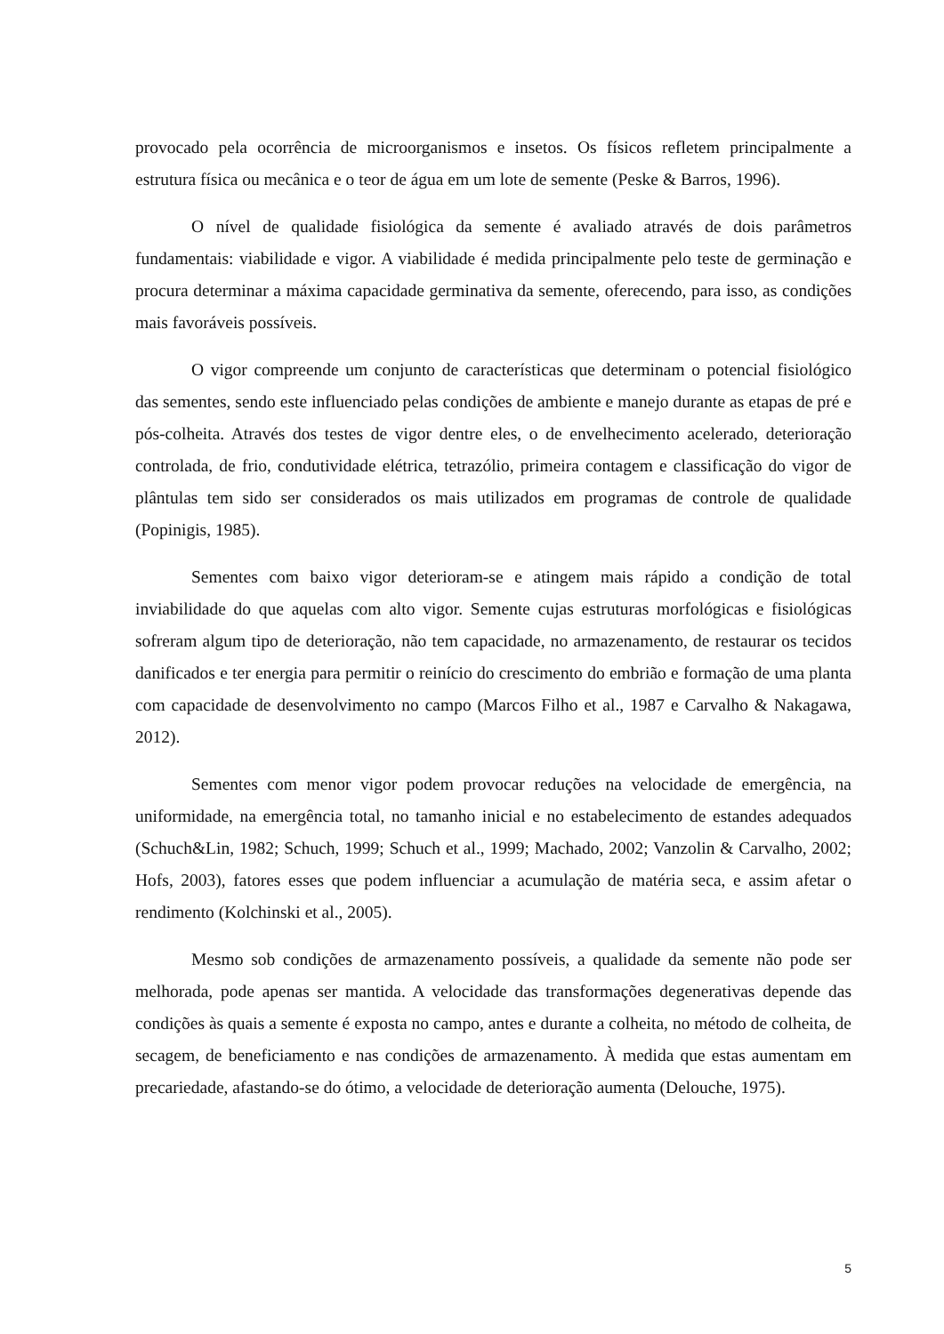provocado pela ocorrência de microorganismos e insetos. Os físicos refletem principalmente a estrutura física ou mecânica e o teor de água em um lote de semente (Peske & Barros, 1996).
O nível de qualidade fisiológica da semente é avaliado através de dois parâmetros fundamentais: viabilidade e vigor. A viabilidade é medida principalmente pelo teste de germinação e procura determinar a máxima capacidade germinativa da semente, oferecendo, para isso, as condições mais favoráveis possíveis.
O vigor compreende um conjunto de características que determinam o potencial fisiológico das sementes, sendo este influenciado pelas condições de ambiente e manejo durante as etapas de pré e pós-colheita. Através dos testes de vigor dentre eles, o de envelhecimento acelerado, deterioração controlada, de frio, condutividade elétrica, tetrazólio, primeira contagem e classificação do vigor de plântulas tem sido ser considerados os mais utilizados em programas de controle de qualidade (Popinigis, 1985).
Sementes com baixo vigor deterioram-se e atingem mais rápido a condição de total inviabilidade do que aquelas com alto vigor. Semente cujas estruturas morfológicas e fisiológicas sofreram algum tipo de deterioração, não tem capacidade, no armazenamento, de restaurar os tecidos danificados e ter energia para permitir o reinício do crescimento do embrião e formação de uma planta com capacidade de desenvolvimento no campo (Marcos Filho et al., 1987 e Carvalho & Nakagawa, 2012).
Sementes com menor vigor podem provocar reduções na velocidade de emergência, na uniformidade, na emergência total, no tamanho inicial e no estabelecimento de estandes adequados (Schuch&Lin, 1982; Schuch, 1999; Schuch et al., 1999; Machado, 2002; Vanzolin & Carvalho, 2002; Hofs, 2003), fatores esses que podem influenciar a acumulação de matéria seca, e assim afetar o rendimento (Kolchinski et al., 2005).
Mesmo sob condições de armazenamento possíveis, a qualidade da semente não pode ser melhorada, pode apenas ser mantida. A velocidade das transformações degenerativas depende das condições às quais a semente é exposta no campo, antes e durante a colheita, no método de colheita, de secagem, de beneficiamento e nas condições de armazenamento. À medida que estas aumentam em precariedade, afastando-se do ótimo, a velocidade de deterioração aumenta (Delouche, 1975).
5